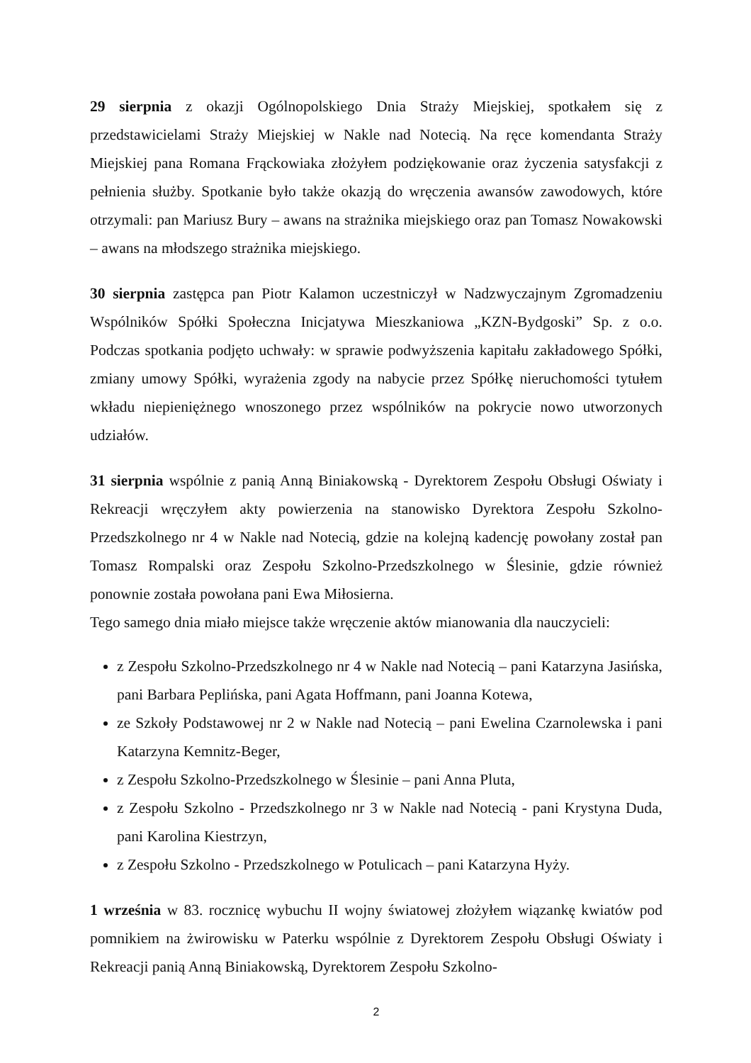29 sierpnia z okazji Ogólnopolskiego Dnia Straży Miejskiej, spotkałem się z przedstawicielami Straży Miejskiej w Nakle nad Notecią. Na ręce komendanta Straży Miejskiej pana Romana Frąckowiaka złożyłem podziękowanie oraz życzenia satysfakcji z pełnienia służby. Spotkanie było także okazją do wręczenia awansów zawodowych, które otrzymali: pan Mariusz Bury – awans na strażnika miejskiego oraz pan Tomasz Nowakowski – awans na młodszego strażnika miejskiego.
30 sierpnia zastępca pan Piotr Kalamon uczestniczył w Nadzwyczajnym Zgromadzeniu Wspólników Spółki Społeczna Inicjatywa Mieszkaniowa „KZN-Bydgoski” Sp. z o.o. Podczas spotkania podjęto uchwały: w sprawie podwyższenia kapitału zakładowego Spółki, zmiany umowy Spółki, wyrażenia zgody na nabycie przez Spółkę nieruchomości tytułem wkładu niepieniężnego wnoszonego przez wspólników na pokrycie nowo utworzonych udziałów.
31 sierpnia wspólnie z panią Anną Biniakowską - Dyrektorem Zespołu Obsługi Oświaty i Rekreacji wręczyłem akty powierzenia na stanowisko Dyrektora Zespołu Szkolno-Przedszkolnego nr 4 w Nakle nad Notecią, gdzie na kolejną kadencję powołany został pan Tomasz Rompalski oraz Zespołu Szkolno-Przedszkolnego w Ślesinie, gdzie również ponownie została powołana pani Ewa Miłosierna.
Tego samego dnia miało miejsce także wręczenie aktów mianowania dla nauczycieli:
z Zespołu Szkolno-Przedszkolnego nr 4 w Nakle nad Notecią – pani Katarzyna Jasińska, pani Barbara Peplińska, pani Agata Hoffmann, pani Joanna Kotewa,
ze Szkoły Podstawowej nr 2 w Nakle nad Notecią – pani Ewelina Czarnolewska i pani Katarzyna Kemnitz-Beger,
z Zespołu Szkolno-Przedszkolnego w Ślesinie – pani Anna Pluta,
z Zespołu Szkolno - Przedszkolnego nr 3 w Nakle nad Notecią - pani Krystyna Duda, pani Karolina Kiestrzyn,
z Zespołu Szkolno - Przedszkolnego w Potulicach – pani Katarzyna Hyży.
1 września w 83. rocznicę wybuchu II wojny światowej złożyłem wiązankę kwiatów pod pomnikiem na żwirowisku w Paterku wspólnie z Dyrektorem Zespołu Obsługi Oświaty i Rekreacji panią Anną Biniakowską, Dyrektorem Zespołu Szkolno-
2